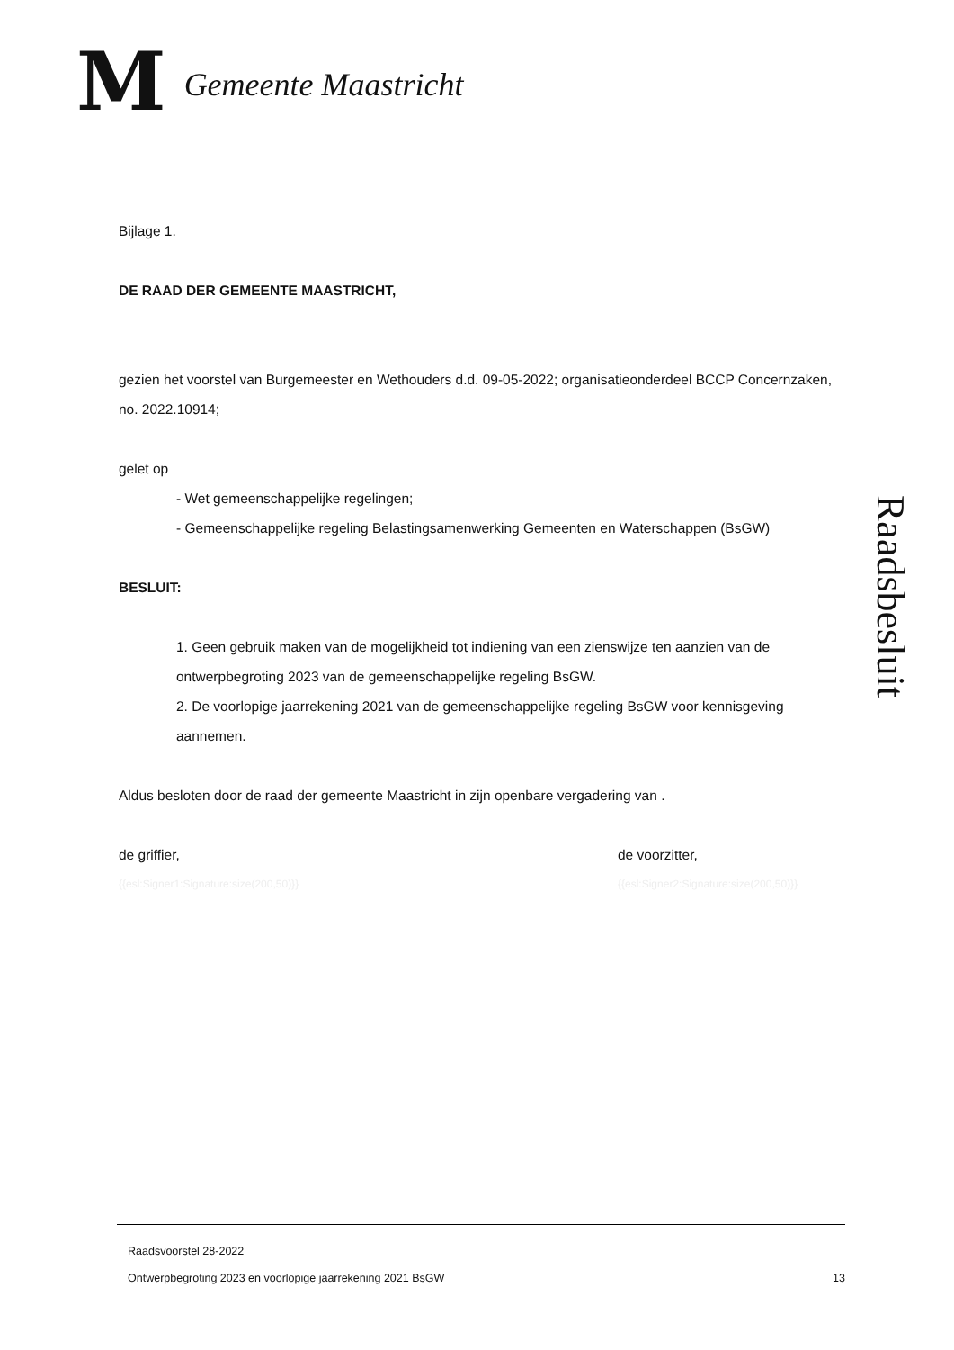M Gemeente Maastricht
Bijlage 1.
DE RAAD DER GEMEENTE MAASTRICHT,
gezien het voorstel van Burgemeester en Wethouders d.d. 09-05-2022; organisatieonderdeel BCCP Concernzaken, no. 2022.10914;
gelet op
- Wet gemeenschappelijke regelingen;
- Gemeenschappelijke regeling Belastingsamenwerking Gemeenten en Waterschappen (BsGW)
BESLUIT:
1. Geen gebruik maken van de mogelijkheid tot indiening van een zienswijze ten aanzien van de ontwerpbegroting 2023 van de gemeenschappelijke regeling BsGW.
2. De voorlopige jaarrekening 2021 van de gemeenschappelijke regeling BsGW voor kennisgeving aannemen.
Aldus besloten door de raad der gemeente Maastricht in zijn openbare vergadering van .
de griffier, de voorzitter,
{{esl:Signer1:Signature:size(200,50)}} {{esl:Signer2:Signature:size(200,50)}}
Raadsbesluit
Raadsvoorstel 28-2022
Ontwerpbegroting 2023 en voorlopige jaarrekening 2021 BsGW 13